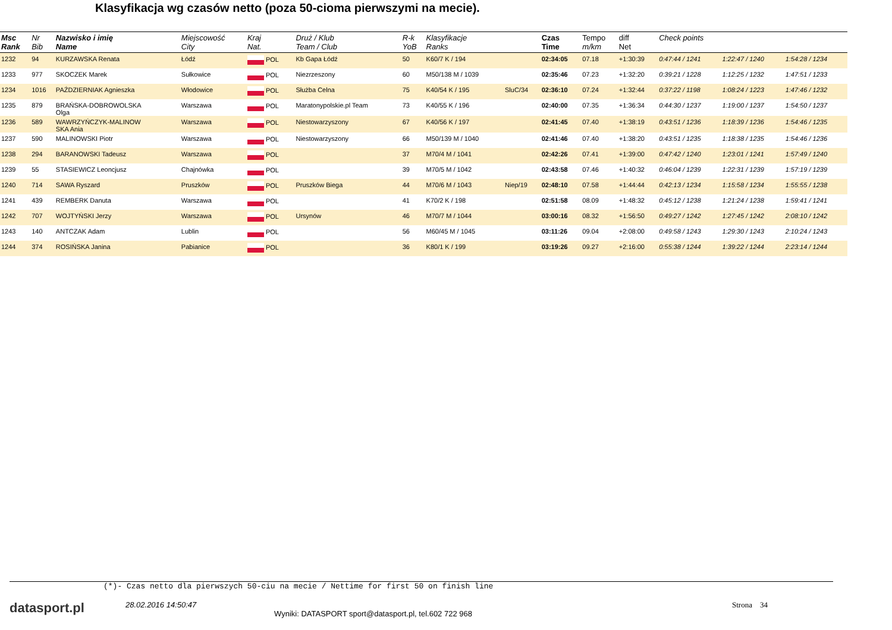Klasyfikacja wg czasów netto (poza 50-cioma pierwszymi na mecie).
| Msc Rank | Nr Bib | Nazwisko i imię Name | Miejscowość City | Kraj Nat. | Druż / Klub Team / Club | R-k YoB | Klasyfikacje Ranks | | Czas Time | Tempo m/km | diff Net | Check points | | |
| --- | --- | --- | --- | --- | --- | --- | --- | --- | --- | --- | --- | --- | --- | --- |
| 1232 | 94 | KURZAWSKA Renata | Łódź | POL | Kb Gapa Łódź | 50 | K60/7 K / 194 | | 02:34:05 | 07.18 | +1:30:39 | 0:47:44 / 1241 | 1:22:47 / 1240 | 1:54:28 / 1234 |
| 1233 | 977 | SKOCZEK Marek | Sułkowice | POL | Niezrzeszony | 60 | M50/138 M / 1039 | | 02:35:46 | 07.23 | +1:32:20 | 0:39:21 / 1228 | 1:12:25 / 1232 | 1:47:51 / 1233 |
| 1234 | 1016 | PAŹDZIERNIAK Agnieszka | Włodowice | POL | Służba Celna | 75 | K40/54 K / 195 | SluC/34 | 02:36:10 | 07.24 | +1:32:44 | 0:37:22 / 1198 | 1:08:24 / 1223 | 1:47:46 / 1232 |
| 1235 | 879 | BRAŃSKA-DOBROWOLSKA Olga | Warszawa | POL | Maratonypolskie.pl Team | 73 | K40/55 K / 196 | | 02:40:00 | 07.35 | +1:36:34 | 0:44:30 / 1237 | 1:19:00 / 1237 | 1:54:50 / 1237 |
| 1236 | 589 | WAWRZYŃCZYK-MALINOW SKA Ania | Warszawa | POL | Niestowarzyszony | 67 | K40/56 K / 197 | | 02:41:45 | 07.40 | +1:38:19 | 0:43:51 / 1236 | 1:18:39 / 1236 | 1:54:46 / 1235 |
| 1237 | 590 | MALINOWSKI Piotr | Warszawa | POL | Niestowarzyszony | 66 | M50/139 M / 1040 | | 02:41:46 | 07.40 | +1:38:20 | 0:43:51 / 1235 | 1:18:38 / 1235 | 1:54:46 / 1236 |
| 1238 | 294 | BARANOWSKI Tadeusz | Warszawa | POL | | 37 | M70/4 M / 1041 | | 02:42:26 | 07.41 | +1:39:00 | 0:47:42 / 1240 | 1:23:01 / 1241 | 1:57:49 / 1240 |
| 1239 | 55 | STASIEWICZ Leoncjusz | Chajnówka | POL | | 39 | M70/5 M / 1042 | | 02:43:58 | 07.46 | +1:40:32 | 0:46:04 / 1239 | 1:22:31 / 1239 | 1:57:19 / 1239 |
| 1240 | 714 | SAWA Ryszard | Pruszków | POL | Pruszków Biega | 44 | M70/6 M / 1043 | Niep/19 | 02:48:10 | 07.58 | +1:44:44 | 0:42:13 / 1234 | 1:15:58 / 1234 | 1:55:55 / 1238 |
| 1241 | 439 | REMBERK Danuta | Warszawa | POL | | 41 | K70/2 K / 198 | | 02:51:58 | 08.09 | +1:48:32 | 0:45:12 / 1238 | 1:21:24 / 1238 | 1:59:41 / 1241 |
| 1242 | 707 | WOJTYŃSKI Jerzy | Warszawa | POL | Ursynów | 46 | M70/7 M / 1044 | | 03:00:16 | 08.32 | +1:56:50 | 0:49:27 / 1242 | 1:27:45 / 1242 | 2:08:10 / 1242 |
| 1243 | 140 | ANTCZAK Adam | Lublin | POL | | 56 | M60/45 M / 1045 | | 03:11:26 | 09.04 | +2:08:00 | 0:49:58 / 1243 | 1:29:30 / 1243 | 2:10:24 / 1243 |
| 1244 | 374 | ROSIŃSKA Janina | Pabianice | POL | | 36 | K80/1 K / 199 | | 03:19:26 | 09.27 | +2:16:00 | 0:55:38 / 1244 | 1:39:22 / 1244 | 2:23:14 / 1244 |
(*)- Czas netto dla pierwszych 50-ciu na mecie / Nettime for first 50 on finish line
datasport.pl
28.02.2016 14:50:47
Wyniki: DATASPORT sport@datasport.pl, tel.602 722 968
Strona 34